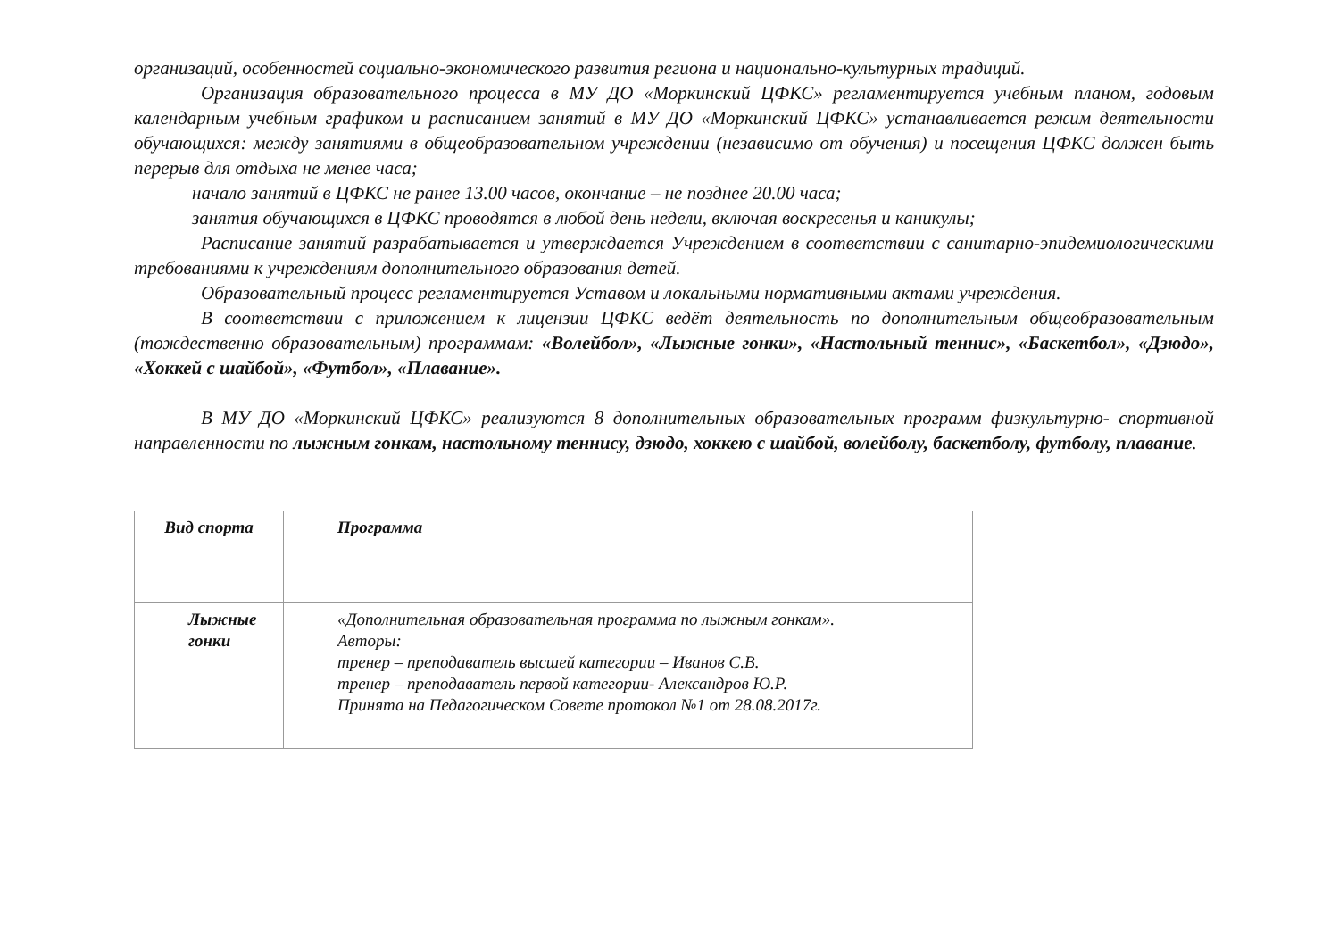организаций, особенностей социально-экономического развития региона и национально-культурных традиций.
Организация образовательного процесса в МУ ДО «Моркинский ЦФКС» регламентируется учебным планом, годовым календарным учебным графиком и расписанием занятий в МУ ДО «Моркинский ЦФКС» устанавливается режим деятельности обучающихся: между занятиями в общеобразовательном учреждении (независимо от обучения) и посещения ЦФКС должен быть перерыв для отдыха не менее часа;
начало занятий в ЦФКС не ранее 13.00 часов, окончание – не позднее 20.00 часа;
занятия обучающихся в ЦФКС проводятся в любой день недели, включая воскресенья и каникулы;
Расписание занятий разрабатывается и утверждается Учреждением в соответствии с санитарно-эпидемиологическими требованиями к учреждениям дополнительного образования детей.
Образовательный процесс регламентируется Уставом и локальными нормативными актами учреждения.
В соответствии с приложением к лицензии ЦФКС ведёт деятельность по дополнительным общеобразовательным (тождественно образовательным) программам: «Волейбол», «Лыжные гонки», «Настольный теннис», «Баскетбол», «Дзюдо», «Хоккей с шайбой», «Футбол», «Плавание».
В МУ ДО «Моркинский ЦФКС» реализуются 8 дополнительных образовательных программ физкультурно- спортивной направленности по лыжным гонкам, настольному теннису, дзюдо, хоккею с шайбой, волейболу, баскетболу, футболу, плавание.
| Вид спорта | Программа |
| Лыжные гонки | «Дополнительная образовательная программа по лыжным гонкам». Авторы: тренер – преподаватель высшей категории – Иванов С.В. тренер – преподаватель первой категории- Александров Ю.Р. Принята на Педагогическом Совете протокол №1 от 28.08.2017г. |